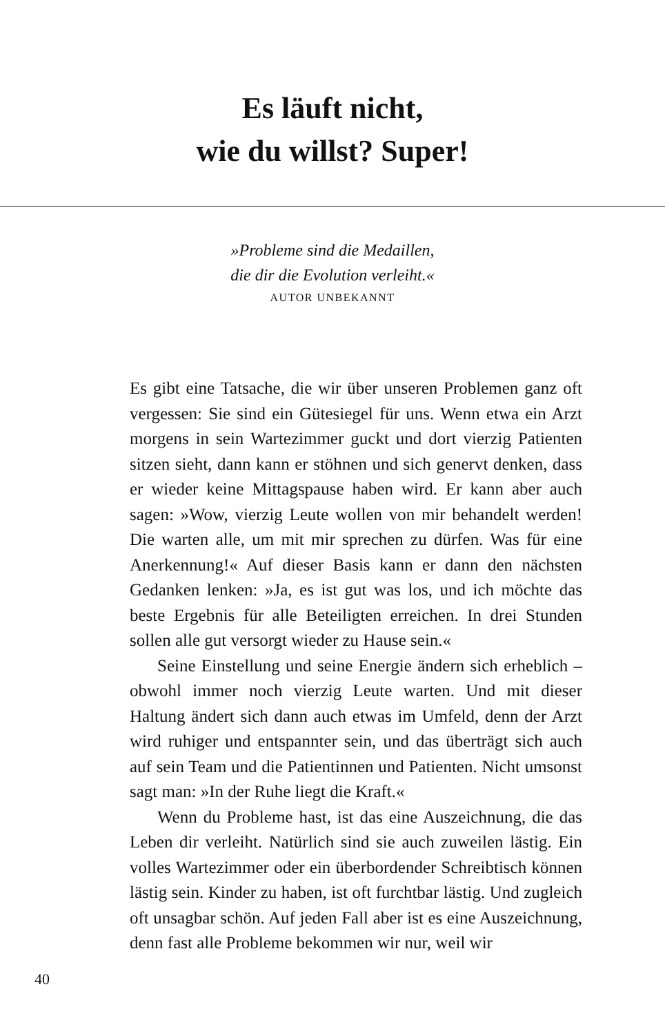Es läuft nicht,
wie du willst? Super!
»Probleme sind die Medaillen,
die dir die Evolution verleiht.«
AUTOR UNBEKANNT
Es gibt eine Tatsache, die wir über unseren Problemen ganz oft vergessen: Sie sind ein Gütesiegel für uns. Wenn etwa ein Arzt morgens in sein Wartezimmer guckt und dort vierzig Patienten sitzen sieht, dann kann er stöhnen und sich genervt denken, dass er wieder keine Mittagspause haben wird. Er kann aber auch sagen: »Wow, vierzig Leute wollen von mir behandelt werden! Die warten alle, um mit mir sprechen zu dürfen. Was für eine Anerkennung!« Auf dieser Basis kann er dann den nächsten Gedanken lenken: »Ja, es ist gut was los, und ich möchte das beste Ergebnis für alle Beteiligten erreichen. In drei Stunden sollen alle gut versorgt wieder zu Hause sein.«
Seine Einstellung und seine Energie ändern sich erheblich – obwohl immer noch vierzig Leute warten. Und mit dieser Haltung ändert sich dann auch etwas im Umfeld, denn der Arzt wird ruhiger und entspannter sein, und das überträgt sich auch auf sein Team und die Patientinnen und Patienten. Nicht umsonst sagt man: »In der Ruhe liegt die Kraft.«
Wenn du Probleme hast, ist das eine Auszeichnung, die das Leben dir verleiht. Natürlich sind sie auch zuweilen lästig. Ein volles Wartezimmer oder ein überbordender Schreibtisch können lästig sein. Kinder zu haben, ist oft furchtbar lästig. Und zugleich oft unsagbar schön. Auf jeden Fall aber ist es eine Auszeichnung, denn fast alle Probleme bekommen wir nur, weil wir
40